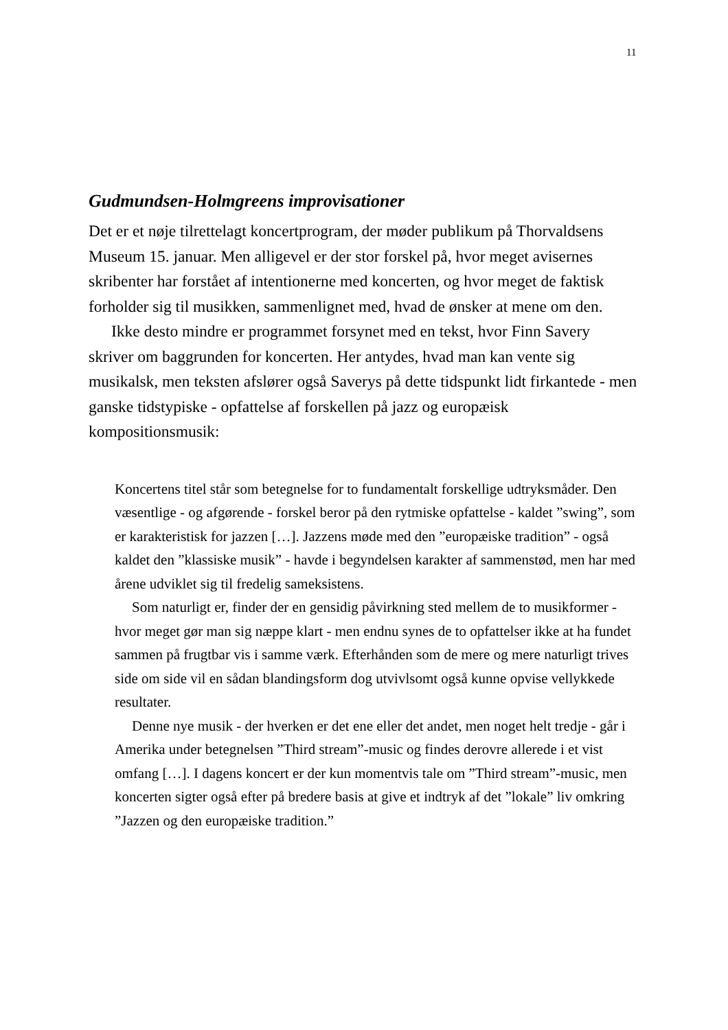11
Gudmundsen-Holmgreens improvisationer
Det er et nøje tilrettelagt koncertprogram, der møder publikum på Thorvaldsens Museum 15. januar. Men alligevel er der stor forskel på, hvor meget avisernes skribenter har forstået af intentionerne med koncerten, og hvor meget de faktisk forholder sig til musikken, sammenlignet med, hvad de ønsker at mene om den.
Ikke desto mindre er programmet forsynet med en tekst, hvor Finn Savery skriver om baggrunden for koncerten. Her antydes, hvad man kan vente sig musikalsk, men teksten afslører også Saverys på dette tidspunkt lidt firkantede - men ganske tidstypiske - opfattelse af forskellen på jazz og europæisk kompositionsmusik:
Koncertens titel står som betegnelse for to fundamentalt forskellige udtryksmåder. Den væsentlige - og afgørende - forskel beror på den rytmiske opfattelse - kaldet ”swing”, som er karakteristisk for jazzen […]. Jazzens møde med den ”europæiske tradition” - også kaldet den ”klassiske musik” - havde i begyndelsen karakter af sammenstød, men har med årene udviklet sig til fredelig sameksistens.
Som naturligt er, finder der en gensidig påvirkning sted mellem de to musikformer - hvor meget gør man sig næppe klart - men endnu synes de to opfattelser ikke at ha fundet sammen på frugtbar vis i samme værk. Efterhånden som de mere og mere naturligt trives side om side vil en sådan blandingsform dog utvivlsomt også kunne opvise vellykkede resultater.
Denne nye musik - der hverken er det ene eller det andet, men noget helt tredje - går i Amerika under betegnelsen ”Third stream”-music og findes derovre allerede i et vist omfang […]. I dagens koncert er der kun momentvis tale om ”Third stream”-music, men koncerten sigter også efter på bredere basis at give et indtryk af det ”lokale” liv omkring ”Jazzen og den europæiske tradition.”